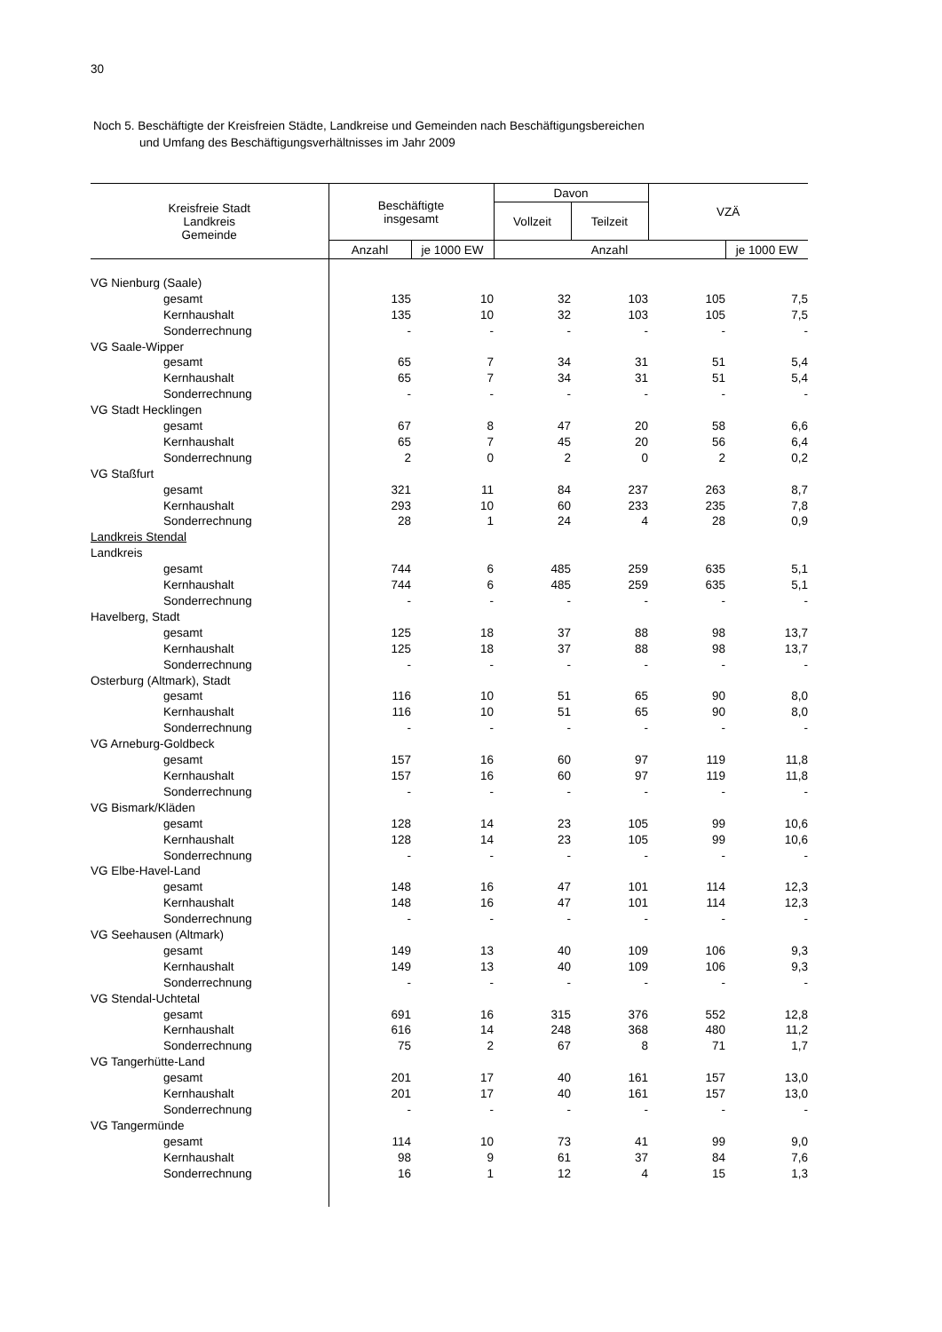30
Noch 5. Beschäftigte der Kreisfreien Städte, Landkreise und Gemeinden nach Beschäftigungsbereichen
und Umfang des Beschäftigungsverhältnisses im Jahr 2009
| Kreisfreie Stadt Landkreis Gemeinde | Beschäftigte insgesamt | | Davon | | VZÄ | |
| --- | --- | --- | --- | --- | --- | --- |
| | | | Vollzeit | Teilzeit | | |
| | Anzahl | je 1000 EW | Anzahl | | | je 1000 EW |
| VG Nienburg (Saale) | | | | | | |
| gesamt | 135 | 10 | 32 | 103 | 105 | 7,5 |
| Kernhaushalt | 135 | 10 | 32 | 103 | 105 | 7,5 |
| Sonderrechnung | - | - | - | - | - | - |
| VG Saale-Wipper | | | | | | |
| gesamt | 65 | 7 | 34 | 31 | 51 | 5,4 |
| Kernhaushalt | 65 | 7 | 34 | 31 | 51 | 5,4 |
| Sonderrechnung | - | - | - | - | - | - |
| VG Stadt Hecklingen | | | | | | |
| gesamt | 67 | 8 | 47 | 20 | 58 | 6,6 |
| Kernhaushalt | 65 | 7 | 45 | 20 | 56 | 6,4 |
| Sonderrechnung | 2 | 0 | 2 | 0 | 2 | 0,2 |
| VG Staßfurt | | | | | | |
| gesamt | 321 | 11 | 84 | 237 | 263 | 8,7 |
| Kernhaushalt | 293 | 10 | 60 | 233 | 235 | 7,8 |
| Sonderrechnung | 28 | 1 | 24 | 4 | 28 | 0,9 |
| Landkreis Stendal | | | | | | |
| Landkreis | | | | | | |
| gesamt | 744 | 6 | 485 | 259 | 635 | 5,1 |
| Kernhaushalt | 744 | 6 | 485 | 259 | 635 | 5,1 |
| Sonderrechnung | - | - | - | - | - | - |
| Havelberg, Stadt | | | | | | |
| gesamt | 125 | 18 | 37 | 88 | 98 | 13,7 |
| Kernhaushalt | 125 | 18 | 37 | 88 | 98 | 13,7 |
| Sonderrechnung | - | - | - | - | - | - |
| Osterburg (Altmark), Stadt | | | | | | |
| gesamt | 116 | 10 | 51 | 65 | 90 | 8,0 |
| Kernhaushalt | 116 | 10 | 51 | 65 | 90 | 8,0 |
| Sonderrechnung | - | - | - | - | - | - |
| VG Arneburg-Goldbeck | | | | | | |
| gesamt | 157 | 16 | 60 | 97 | 119 | 11,8 |
| Kernhaushalt | 157 | 16 | 60 | 97 | 119 | 11,8 |
| Sonderrechnung | - | - | - | - | - | - |
| VG Bismark/Kläden | | | | | | |
| gesamt | 128 | 14 | 23 | 105 | 99 | 10,6 |
| Kernhaushalt | 128 | 14 | 23 | 105 | 99 | 10,6 |
| Sonderrechnung | - | - | - | - | - | - |
| VG Elbe-Havel-Land | | | | | | |
| gesamt | 148 | 16 | 47 | 101 | 114 | 12,3 |
| Kernhaushalt | 148 | 16 | 47 | 101 | 114 | 12,3 |
| Sonderrechnung | - | - | - | - | - | - |
| VG Seehausen (Altmark) | | | | | | |
| gesamt | 149 | 13 | 40 | 109 | 106 | 9,3 |
| Kernhaushalt | 149 | 13 | 40 | 109 | 106 | 9,3 |
| Sonderrechnung | - | - | - | - | - | - |
| VG Stendal-Uchtetal | | | | | | |
| gesamt | 691 | 16 | 315 | 376 | 552 | 12,8 |
| Kernhaushalt | 616 | 14 | 248 | 368 | 480 | 11,2 |
| Sonderrechnung | 75 | 2 | 67 | 8 | 71 | 1,7 |
| VG Tangerhütte-Land | | | | | | |
| gesamt | 201 | 17 | 40 | 161 | 157 | 13,0 |
| Kernhaushalt | 201 | 17 | 40 | 161 | 157 | 13,0 |
| Sonderrechnung | - | - | - | - | - | - |
| VG Tangermünde | | | | | | |
| gesamt | 114 | 10 | 73 | 41 | 99 | 9,0 |
| Kernhaushalt | 98 | 9 | 61 | 37 | 84 | 7,6 |
| Sonderrechnung | 16 | 1 | 12 | 4 | 15 | 1,3 |